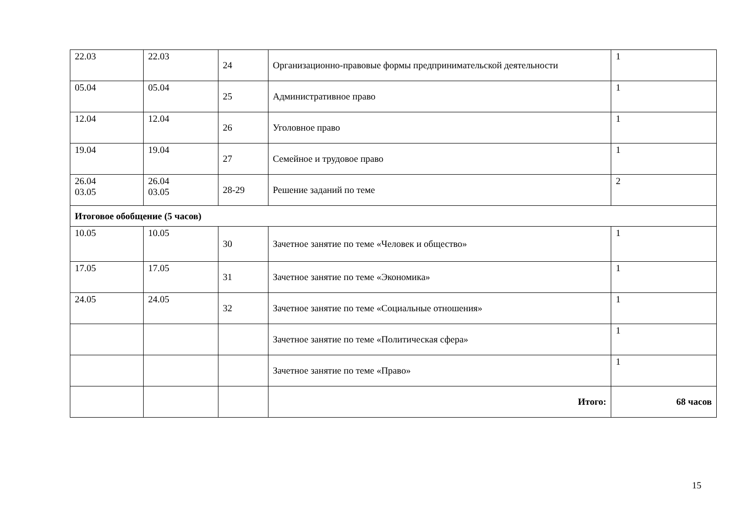| 22.03 | 22.03 | 24 | Организационно-правовые формы предпринимательской деятельности | 1 |
| 05.04 | 05.04 | 25 | Административное право | 1 |
| 12.04 | 12.04 | 26 | Уголовное право | 1 |
| 19.04 | 19.04 | 27 | Семейное и трудовое право | 1 |
| 26.04 03.05 | 26.04 03.05 | 28-29 | Решение заданий по теме | 2 |
| Итоговое обобщение (5 часов) | | | | |
| 10.05 | 10.05 | 30 | Зачетное занятие по теме «Человек и общество» | 1 |
| 17.05 | 17.05 | 31 | Зачетное занятие по теме «Экономика» | 1 |
| 24.05 | 24.05 | 32 | Зачетное занятие по теме «Социальные отношения» | 1 |
| | | | Зачетное занятие по теме «Политическая сфера» | 1 |
| | | | Зачетное занятие по теме «Право» | 1 |
| | | | Итого: | 68 часов |
15